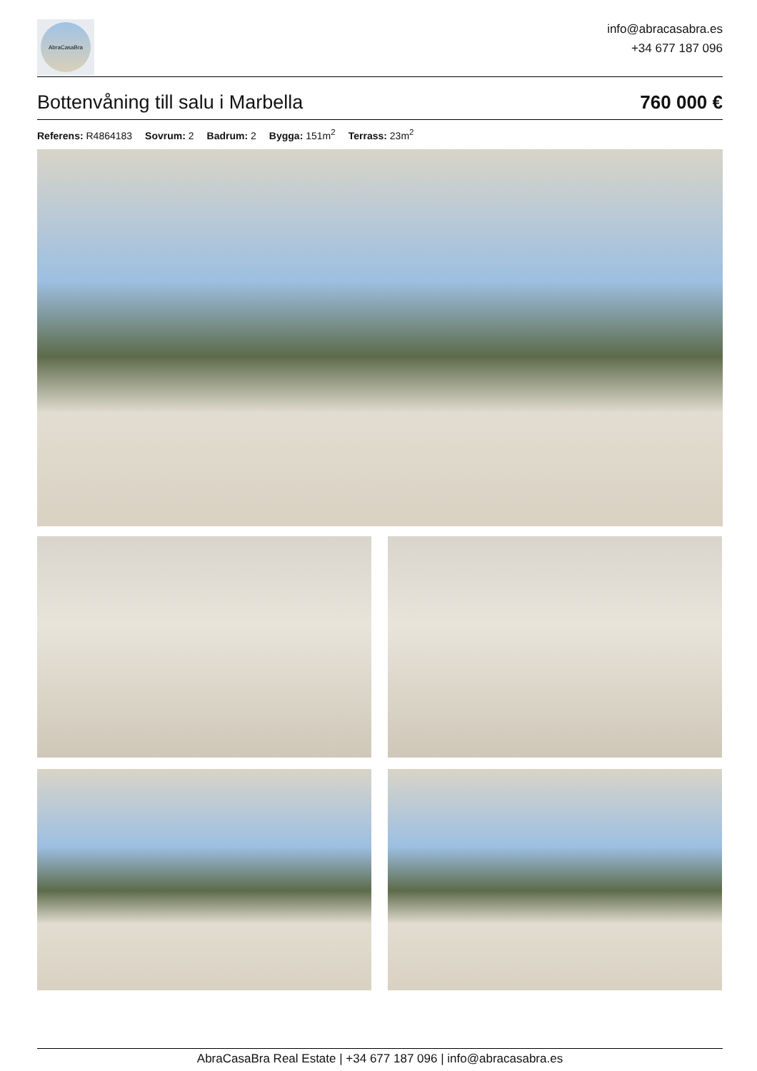AbraCasaBra
info@abracasabra.es
+34 677 187 096
Bottenvåning till salu i Marbella 760 000 €
Referens: R4864183 Sovrum: 2 Badrum: 2 Bygga: 151m<sup>2</sup> Terrass: 23m<sup>2</sup>
AbraCasaBra Real Estate | +34 677 187 096 | info@abracasabra.es